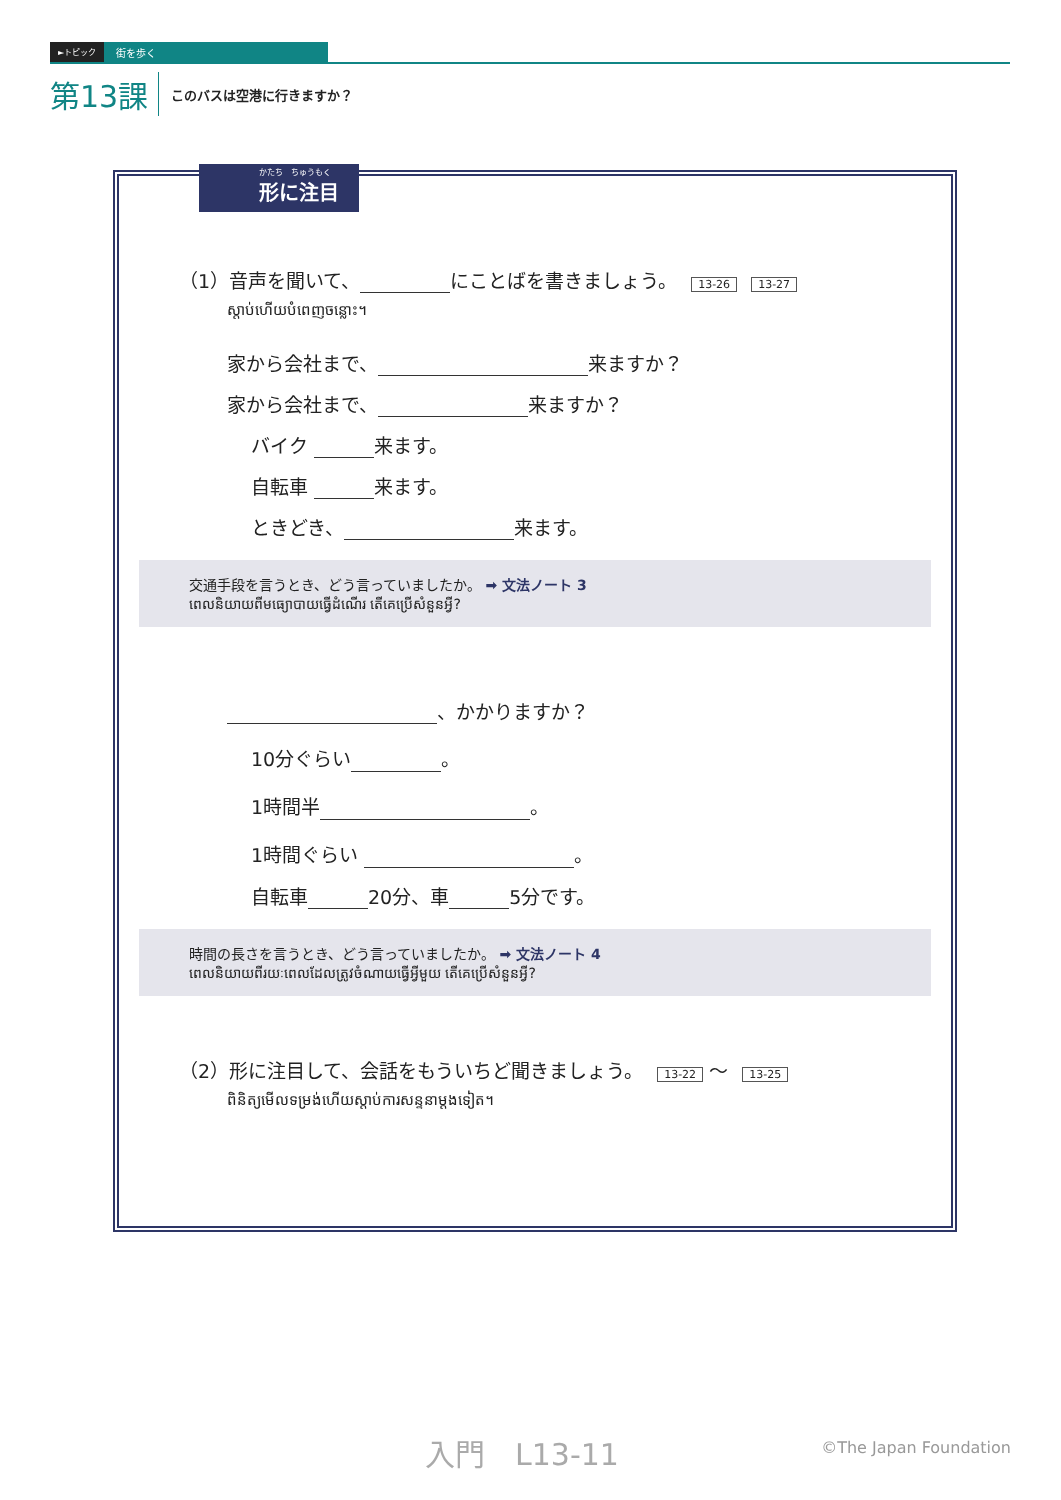►トピック 街を歩く
第13課 このバスは空港に行きますか？
かたち　ちゅうもく
形に注目
（1）音声を聞いて、 にことばを書きましょう。 13-26 13-27
ស្តាប់ហើយបំពេញចន្លោះ។
家から会社まで、 来ますか？
家から会社まで、 来ますか？
バイク 来ます。
自転車 来ます。
ときどき、 来ます。
交通手段を言うとき、どう言っていましたか。 ➡ 文法ノート 3
ពេលនិយាយពីមធ្យោបាយធ្វើដំណើរ តើគេប្រើសំនួនអ្វី?
、かかりますか？
10分ぐらい 。
1時間半 。
1時間ぐらい 。
自転車 20分、車 5分です。
時間の長さを言うとき、どう言っていましたか。 ➡ 文法ノート 4
ពេលនិយាយពីរយៈពេលដែលត្រូវចំណាយធ្វើអ្វីមួយ តើគេប្រើសំនួនអ្វី?
（2）形に注目して、会話をもういちど聞きましょう。 13-22 〜 13-25
ពិនិត្យមើលទម្រង់ហើយស្តាប់ការសន្ទនាម្តងទៀត។
入門　L13-11 ©The Japan Foundation